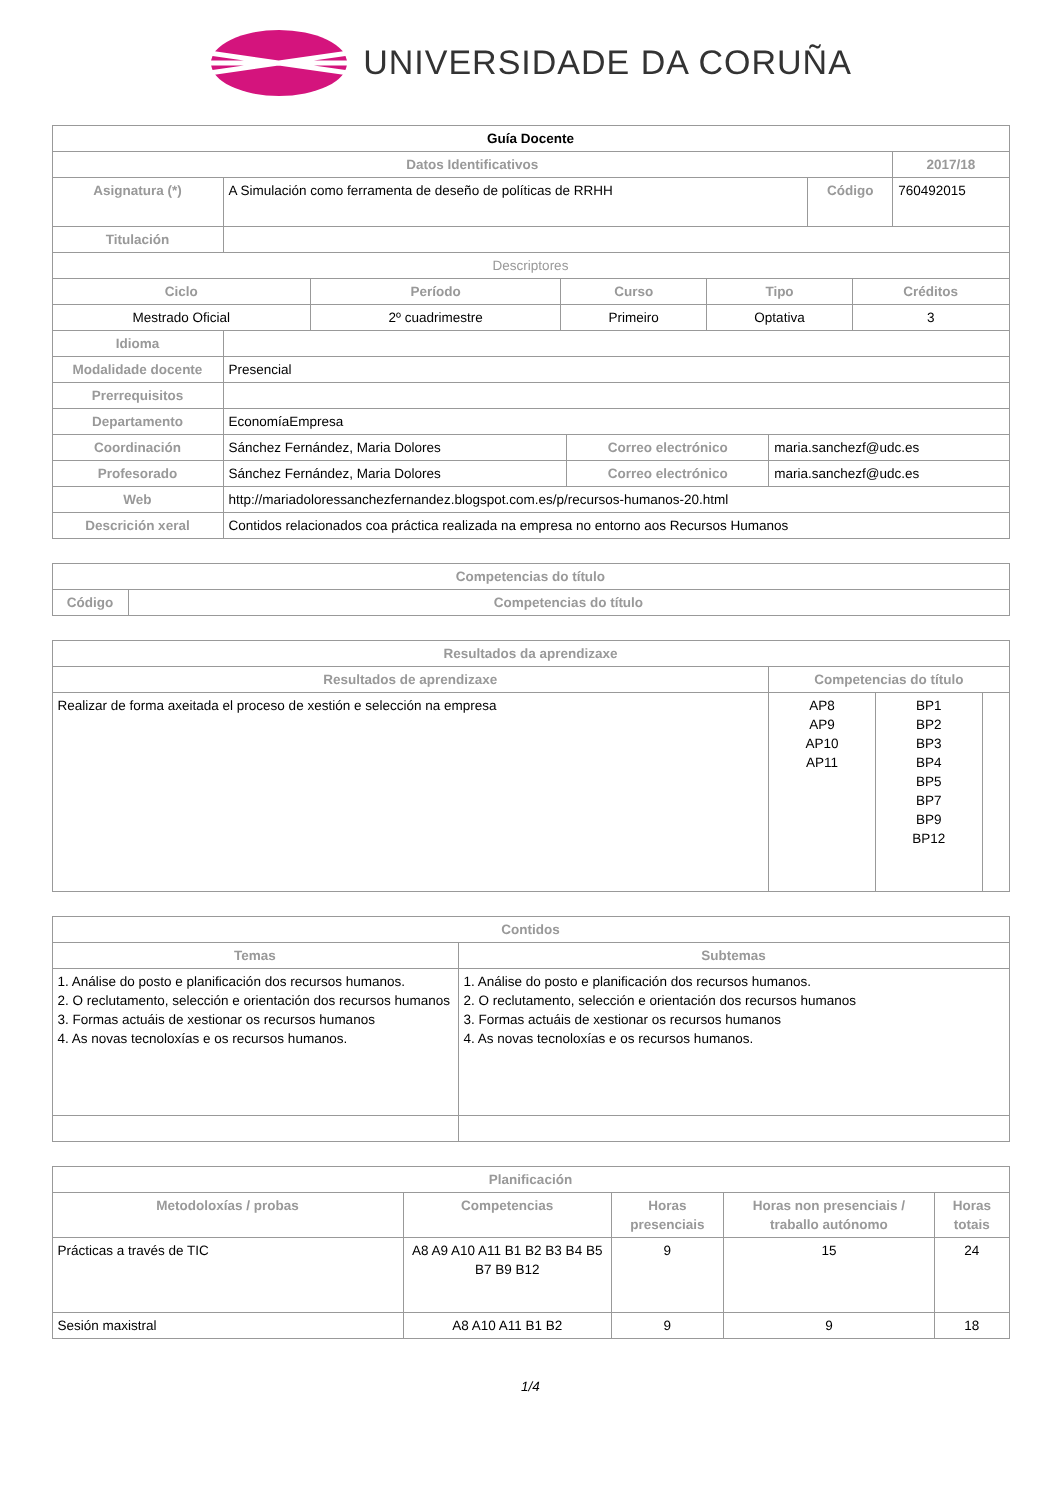UNIVERSIDADE DA CORUÑA
| Guía Docente | | | |
| Datos Identificativos | | | 2017/18 |
| Asignatura (*) | A Simulación como ferramenta de deseño de políticas de RRHH | Código | 760492015 |
| Titulación | | | |
| Descriptores | | | |
| Ciclo | Período | Curso | Tipo | Créditos |
| --- | --- | --- | --- | --- |
| Mestrado Oficial | 2º cuadrimestre | Primeiro | Optativa | 3 |
| Idioma | | | |
| Modalidade docente | Presencial | | |
| Prerrequisitos | | | |
| Departamento | EconomíaEmpresa | | |
| Coordinación | Sánchez Fernández, Maria Dolores | Correo electrónico | maria.sanchezf@udc.es |
| Profesorado | Sánchez Fernández, Maria Dolores | Correo electrónico | maria.sanchezf@udc.es |
| Web | http://mariadoloressanchezfernandez.blogspot.com.es/p/recursos-humanos-20.html | | |
| Descrición xeral | Contidos relacionados coa práctica realizada na empresa no entorno aos Recursos Humanos | | |
| Competencias do título | |
| --- | --- |
| Código | Competencias do título |
| Resultados da aprendizaxe | | | |
| --- | --- | --- | --- |
| Resultados de aprendizaxe | Competencias do título | | |
| Realizar de forma axeitada el proceso de xestión e selección na empresa | AP8 AP9 AP10 AP11 | BP1 BP2 BP3 BP4 BP5 BP7 BP9 BP12 | |
| Contidos | |
| --- | --- |
| Temas | Subtemas |
| 1. Análise do posto e planificación dos recursos humanos. 2. O reclutamento, selección e orientación dos recursos humanos 3. Formas actuáis de xestionar os recursos humanos 4. As novas tecnoloxías e os recursos humanos. | 1. Análise do posto e planificación dos recursos humanos. 2. O reclutamento, selección e orientación dos recursos humanos 3. Formas actuáis de xestionar os recursos humanos 4. As novas tecnoloxías e os recursos humanos. |
| Planificación | | | | |
| --- | --- | --- | --- | --- |
| Metodoloxías / probas | Competencias | Horas presenciais | Horas non presenciais / traballo autónomo | Horas totais |
| Prácticas a través de TIC | A8 A9 A10 A11 B1 B2 B3 B4 B5 B7 B9 B12 | 9 | 15 | 24 |
| Sesión maxistral | A8 A10 A11 B1 B2 | 9 | 9 | 18 |
1/4